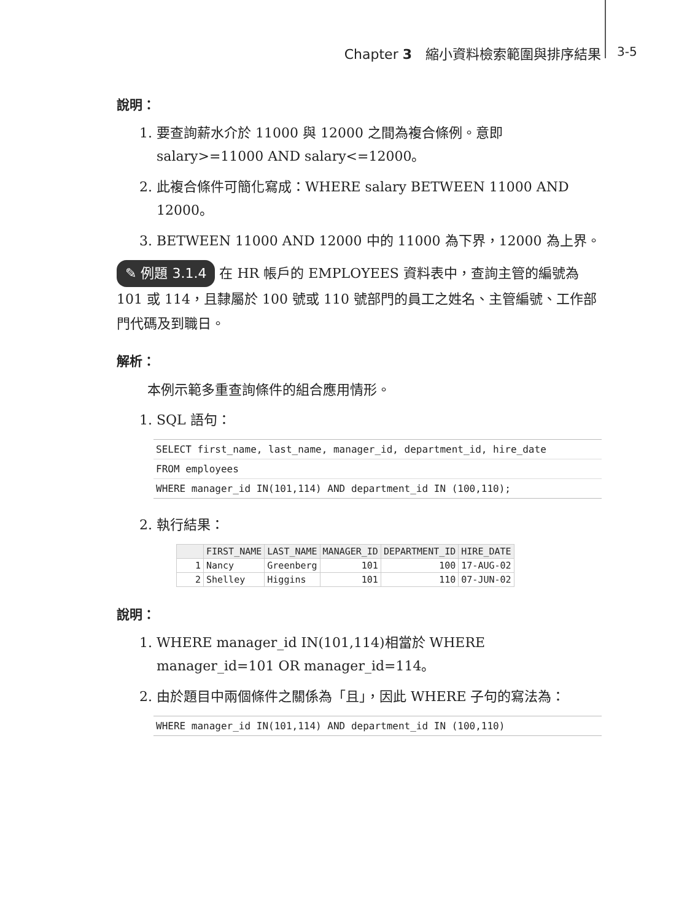Chapter 3　縮小資料檢索範圍與排序結果
3-5
說明：
1. 要查詢薪水介於 11000 與 12000 之間為複合條例。意即 salary>=11000 AND salary<=12000。
2. 此複合條件可簡化寫成：WHERE salary BETWEEN 11000 AND 12000。
3. BETWEEN 11000 AND 12000 中的 11000 為下界，12000 為上界。
✎ 例題 3.1.4 在 HR 帳戶的 EMPLOYEES 資料表中，查詢主管的編號為 101 或 114，且隸屬於 100 號或 110 號部門的員工之姓名、主管編號、工作部門代碼及到職日。
解析：
本例示範多重查詢條件的組合應用情形。
1. SQL 語句：
SELECT first_name, last_name, manager_id, department_id, hire_date
FROM employees
WHERE manager_id IN(101,114) AND department_id IN (100,110);
2. 執行結果：
| | FIRST_NAME | LAST_NAME | MANAGER_ID | DEPARTMENT_ID | HIRE_DATE |
| --- | --- | --- | --- | --- | --- |
| 1 | Nancy | Greenberg | 101 | 100 | 17-AUG-02 |
| 2 | Shelley | Higgins | 101 | 110 | 07-JUN-02 |
說明：
1. WHERE manager_id IN(101,114)相當於 WHERE manager_id=101 OR manager_id=114。
2. 由於題目中兩個條件之關係為「且」，因此 WHERE 子句的寫法為：
WHERE manager_id IN(101,114) AND department_id IN (100,110)